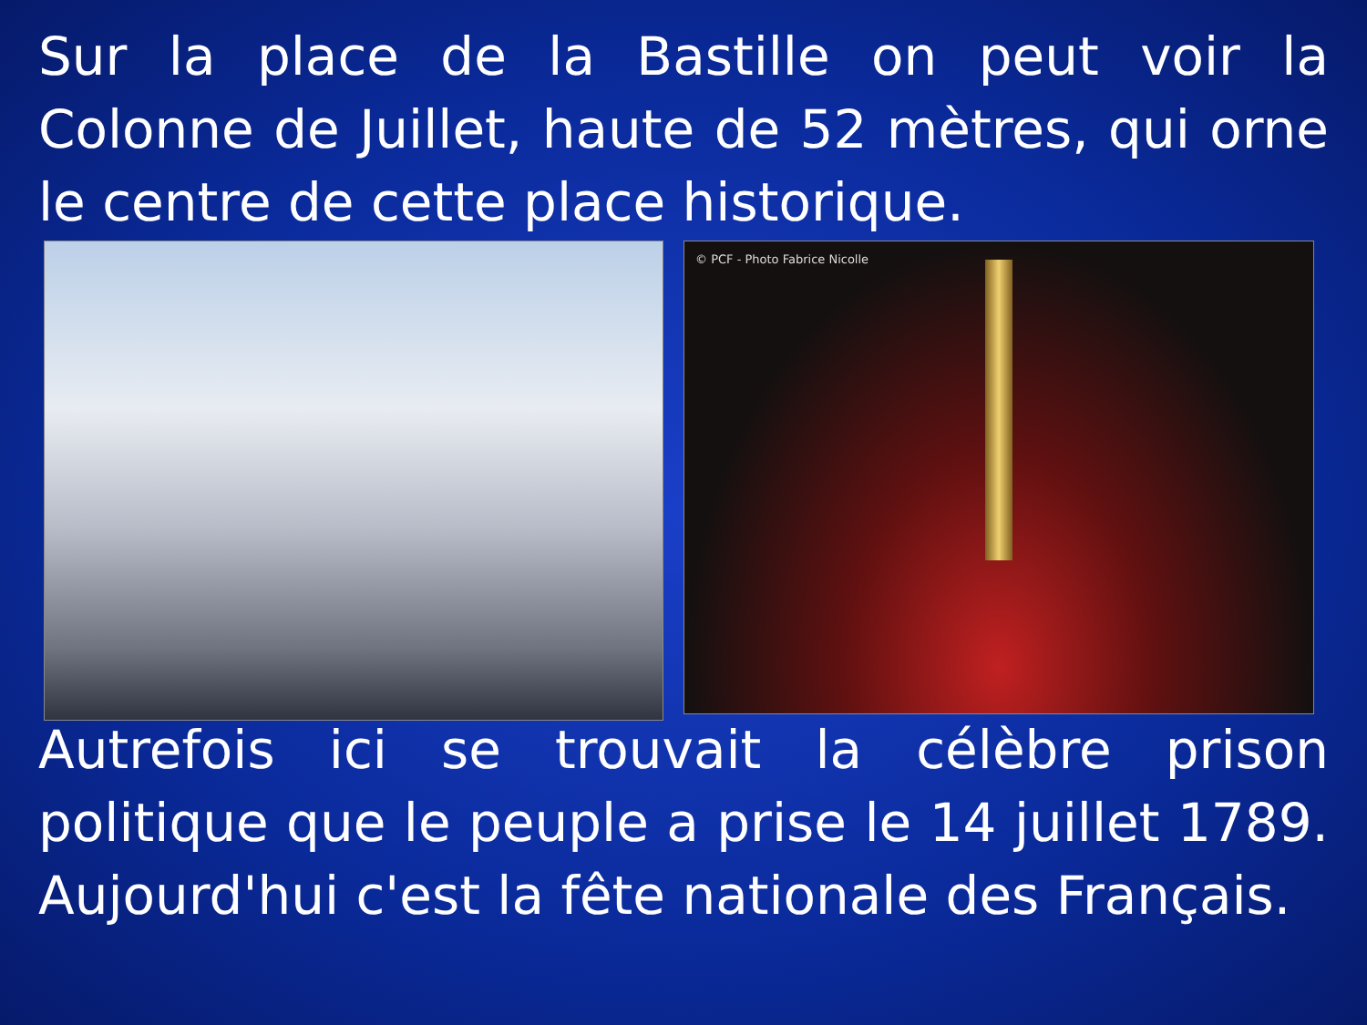Sur la place de la Bastille on peut voir la Colonne de Juillet, haute de 52 mètres, qui orne le centre de cette place historique.
© PCF - Photo Fabrice Nicolle
Autrefois ici se trouvait la célèbre prison politique que le peuple a prise le 14 juillet 1789. Aujourd'hui c'est la fête nationale des Français.